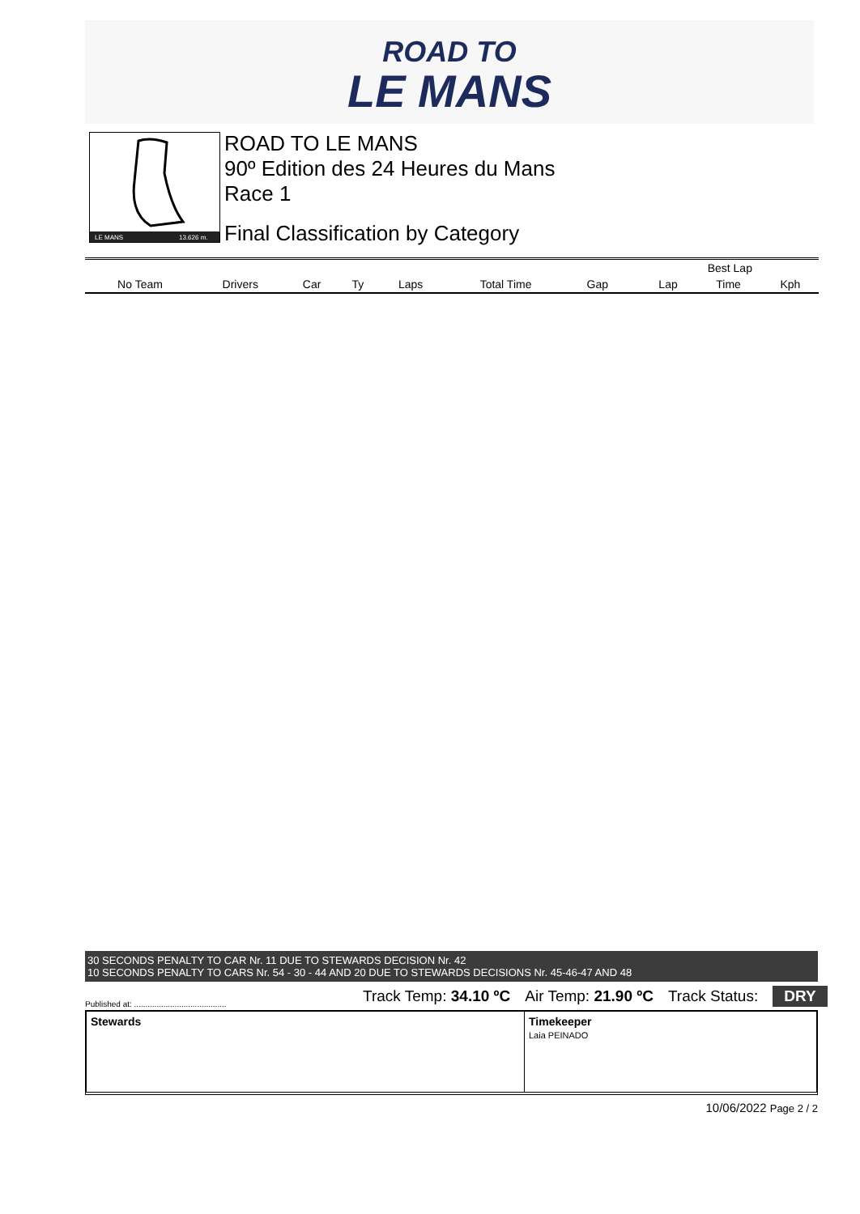ROAD TO
LE MANS
LE MANS
13.626 m.
ROAD TO LE MANS
90º Edition des 24 Heures du Mans
Race 1
Final Classification by Category
| | | | | | | | | Best Lap | | |
| --- | --- | --- | --- | --- | --- | --- | --- | --- | --- | --- |
| No Team | Drivers | Car | Ty | Laps | Total Time | Gap | | Lap | Time | Kph |
30 SECONDS PENALTY TO CAR Nr. 11 DUE TO STEWARDS DECISION Nr. 42
10 SECONDS PENALTY TO CARS Nr. 54 - 30 - 44 AND 20 DUE TO STEWARDS DECISIONS Nr. 45-46-47 AND 48
Published at: .........................................
Track Temp: 34.10 ºC Air Temp: 21.90 ºC Track Status: DRY
Stewards Timekeeper
Laia PEINADO
10/06/2022 Page 2 / 2